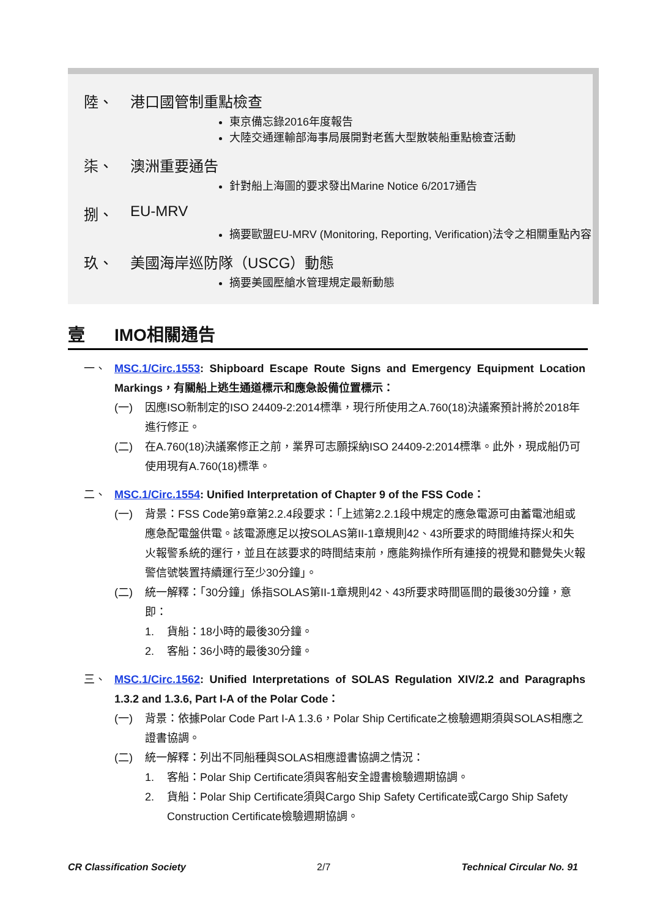陸、 港口國管制重點檢查
東京備忘錄2016年度報告
大陸交通運輸部海事局展開對老舊大型散裝船重點檢查活動
柒、 澳洲重要通告
針對船上海圖的要求發出Marine Notice 6/2017通告
捌、 EU-MRV
摘要歐盟EU-MRV (Monitoring, Reporting, Verification)法令之相關重點內容
玖、 美國海岸巡防隊（USCG）動態
摘要美國壓艙水管理規定最新動態
壹 IMO相關通告
一、 MSC.1/Circ.1553: Shipboard Escape Route Signs and Emergency Equipment Location Markings，有關船上逃生通道標示和應急設備位置標示：
(一) 因應ISO新制定的ISO 24409-2:2014標準，現行所使用之A.760(18)決議案預計將於2018年進行修正。
(二) 在A.760(18)決議案修正之前，業界可志願採納ISO 24409-2:2014標準。此外，現成船仍可使用現有A.760(18)標準。
二、 MSC.1/Circ.1554: Unified Interpretation of Chapter 9 of the FSS Code：
(一) 背景：FSS Code第9章第2.2.4段要求：「上述第2.2.1段中規定的應急電源可由蓄電池組或應急配電盤供電。該電源應足以按SOLAS第II-1章規則42、43所要求的時間維持探火和失火報警系統的運行，並且在該要求的時間結束前，應能夠操作所有連接的視覺和聽覺失火報警信號裝置持續運行至少30分鐘」。
(二) 統一解釋：「30分鐘」係指SOLAS第II-1章規則42、43所要求時間區間的最後30分鐘，意即：
1. 貨船：18小時的最後30分鐘。
2. 客船：36小時的最後30分鐘。
三、 MSC.1/Circ.1562: Unified Interpretations of SOLAS Regulation XIV/2.2 and Paragraphs 1.3.2 and 1.3.6, Part I-A of the Polar Code：
(一) 背景：依據Polar Code Part I-A 1.3.6，Polar Ship Certificate之檢驗週期須與SOLAS相應之證書協調。
(二) 統一解釋：列出不同船種與SOLAS相應證書協調之情況：
1. 客船：Polar Ship Certificate須與客船安全證書檢驗週期協調。
2. 貨船：Polar Ship Certificate須與Cargo Ship Safety Certificate或Cargo Ship Safety Construction Certificate檢驗週期協調。
CR Classification Society 2/7 Technical Circular No. 91